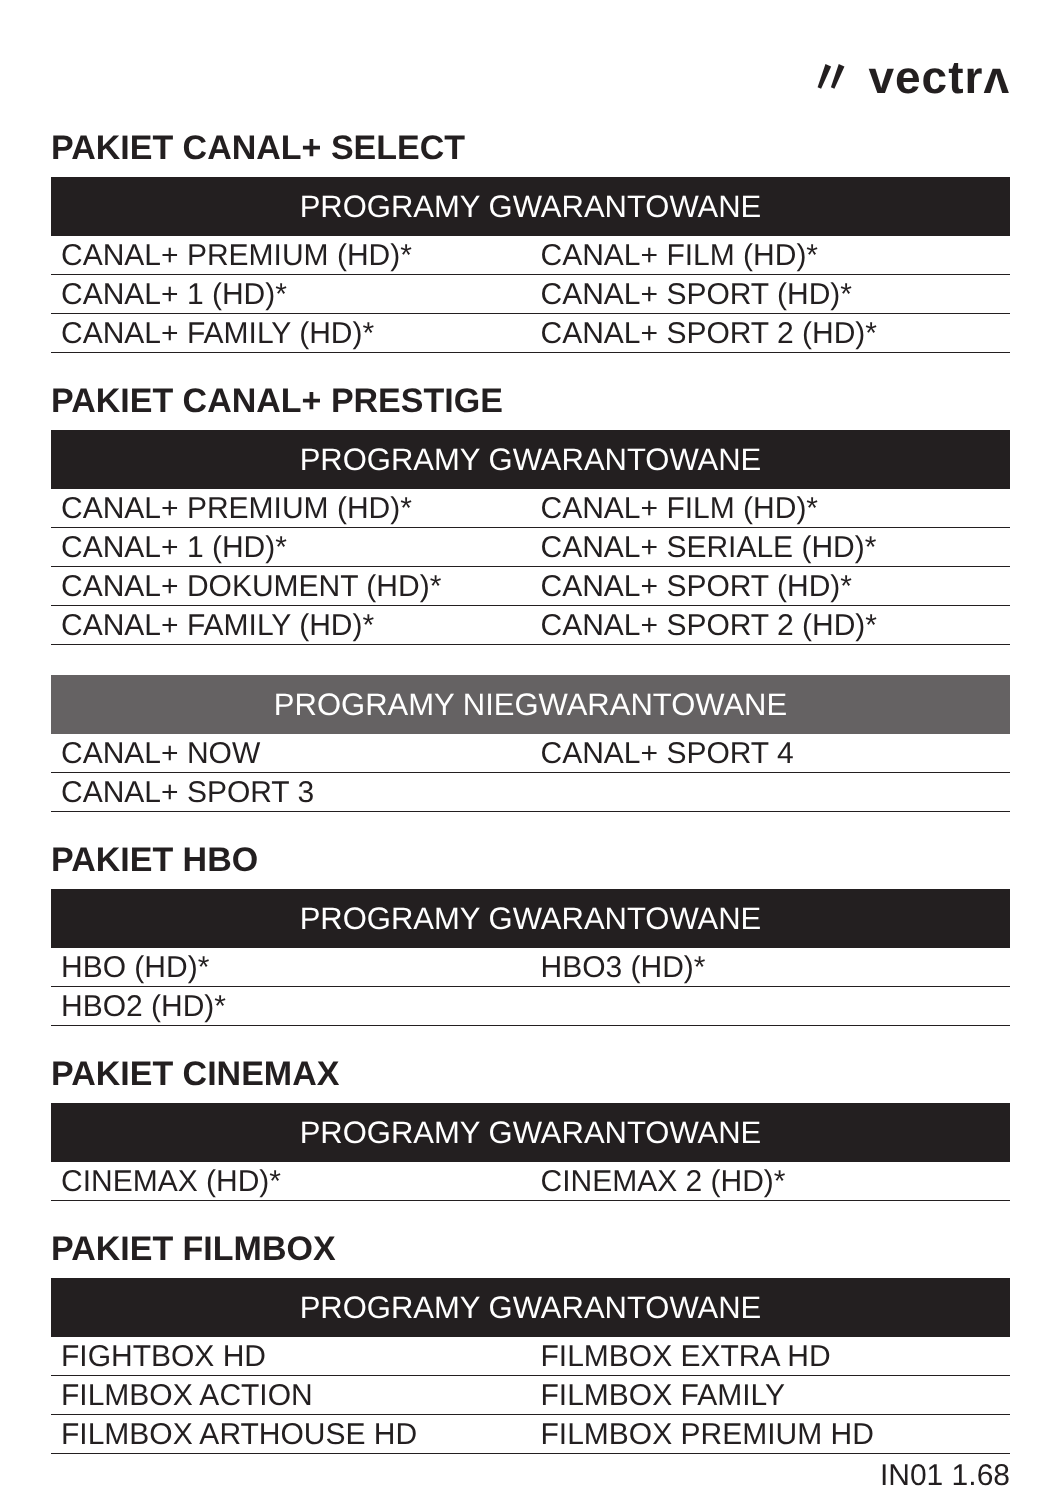〃 vectrʌ
PAKIET CANAL+ SELECT
| PROGRAMY GWARANTOWANE | |
| --- | --- |
| CANAL+ PREMIUM (HD)* | CANAL+ FILM (HD)* |
| CANAL+ 1 (HD)* | CANAL+ SPORT (HD)* |
| CANAL+ FAMILY (HD)* | CANAL+ SPORT 2 (HD)* |
PAKIET CANAL+ PRESTIGE
| PROGRAMY GWARANTOWANE | |
| --- | --- |
| CANAL+ PREMIUM (HD)* | CANAL+ FILM (HD)* |
| CANAL+ 1 (HD)* | CANAL+ SERIALE (HD)* |
| CANAL+ DOKUMENT (HD)* | CANAL+ SPORT (HD)* |
| CANAL+ FAMILY (HD)* | CANAL+ SPORT 2 (HD)* |
| PROGRAMY NIEGWARANTOWANE | |
| --- | --- |
| CANAL+ NOW | CANAL+ SPORT 4 |
| CANAL+ SPORT 3 | |
PAKIET HBO
| PROGRAMY GWARANTOWANE | |
| --- | --- |
| HBO (HD)* | HBO3 (HD)* |
| HBO2 (HD)* | |
PAKIET CINEMAX
| PROGRAMY GWARANTOWANE | |
| --- | --- |
| CINEMAX (HD)* | CINEMAX 2 (HD)* |
PAKIET FILMBOX
| PROGRAMY GWARANTOWANE | |
| --- | --- |
| FIGHTBOX HD | FILMBOX EXTRA HD |
| FILMBOX ACTION | FILMBOX FAMILY |
| FILMBOX ARTHOUSE HD | FILMBOX PREMIUM HD |
IN01 1.68